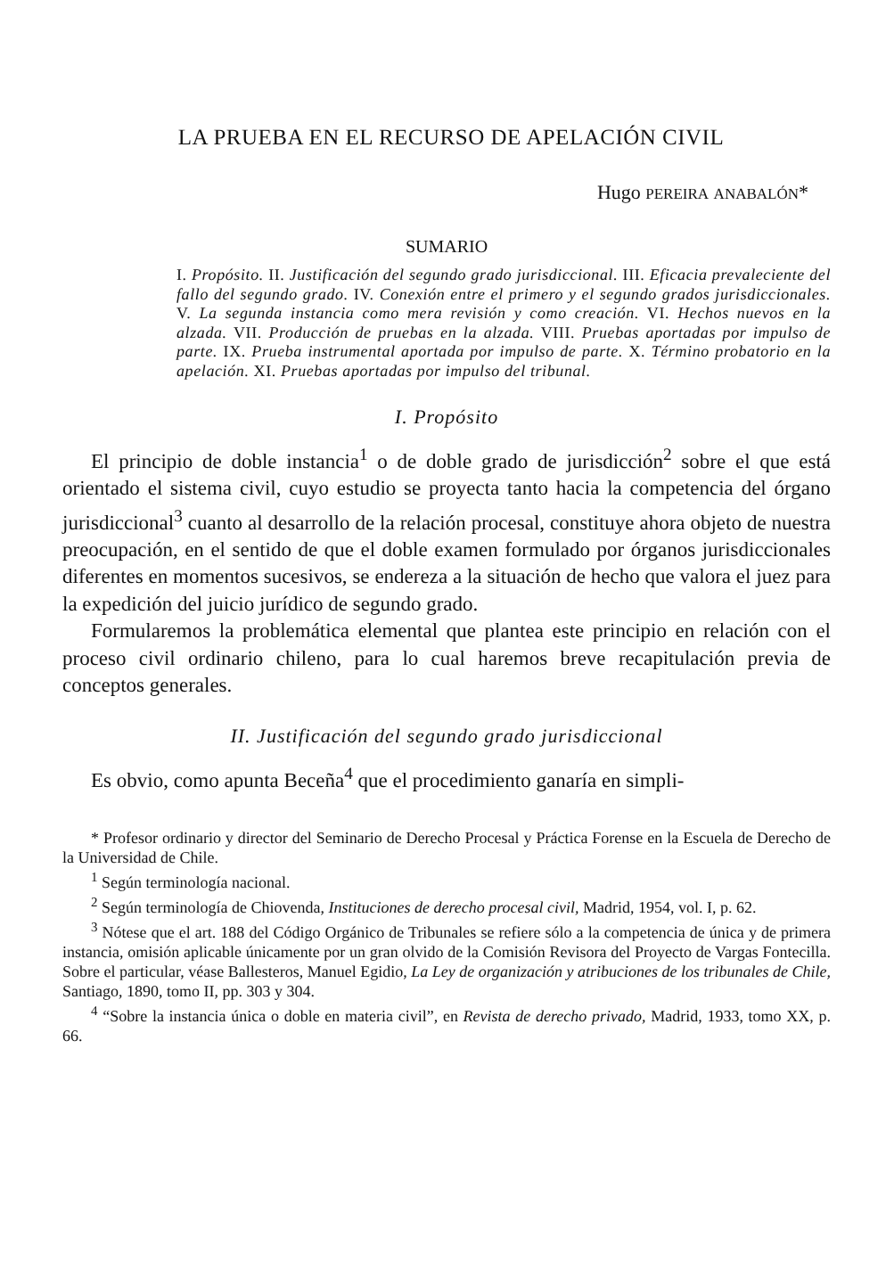LA PRUEBA EN EL RECURSO DE APELACIÓN CIVIL
Hugo PEREIRA ANABALÓN*
SUMARIO
I. Propósito. II. Justificación del segundo grado jurisdiccional. III. Eficacia prevaleciente del fallo del segundo grado. IV. Conexión entre el primero y el segundo grados jurisdiccionales. V. La segunda instancia como mera revisión y como creación. VI. Hechos nuevos en la alzada. VII. Producción de pruebas en la alzada. VIII. Pruebas aportadas por impulso de parte. IX. Prueba instrumental aportada por impulso de parte. X. Término probatorio en la apelación. XI. Pruebas aportadas por impulso del tribunal.
I. Propósito
El principio de doble instancia<sup>1</sup> o de doble grado de jurisdicción<sup>2</sup> sobre el que está orientado el sistema civil, cuyo estudio se proyecta tanto hacia la competencia del órgano jurisdiccional<sup>3</sup> cuanto al desarrollo de la relación procesal, constituye ahora objeto de nuestra preocupación, en el sentido de que el doble examen formulado por órganos jurisdiccionales diferentes en momentos sucesivos, se endereza a la situación de hecho que valora el juez para la expedición del juicio jurídico de segundo grado.
Formularemos la problemática elemental que plantea este principio en relación con el proceso civil ordinario chileno, para lo cual haremos breve recapitulación previa de conceptos generales.
II. Justificación del segundo grado jurisdiccional
Es obvio, como apunta Beceña<sup>4</sup> que el procedimiento ganaría en simpli-
* Profesor ordinario y director del Seminario de Derecho Procesal y Práctica Forense en la Escuela de Derecho de la Universidad de Chile.
<sup>1</sup> Según terminología nacional.
<sup>2</sup> Según terminología de Chiovenda, Instituciones de derecho procesal civil, Madrid, 1954, vol. I, p. 62.
<sup>3</sup> Nótese que el art. 188 del Código Orgánico de Tribunales se refiere sólo a la competencia de única y de primera instancia, omisión aplicable únicamente por un gran olvido de la Comisión Revisora del Proyecto de Vargas Fontecilla. Sobre el particular, véase Ballesteros, Manuel Egidio, La Ley de organización y atribuciones de los tribunales de Chile, Santiago, 1890, tomo II, pp. 303 y 304.
<sup>4</sup> “Sobre la instancia única o doble en materia civil”, en Revista de derecho privado, Madrid, 1933, tomo XX, p. 66.